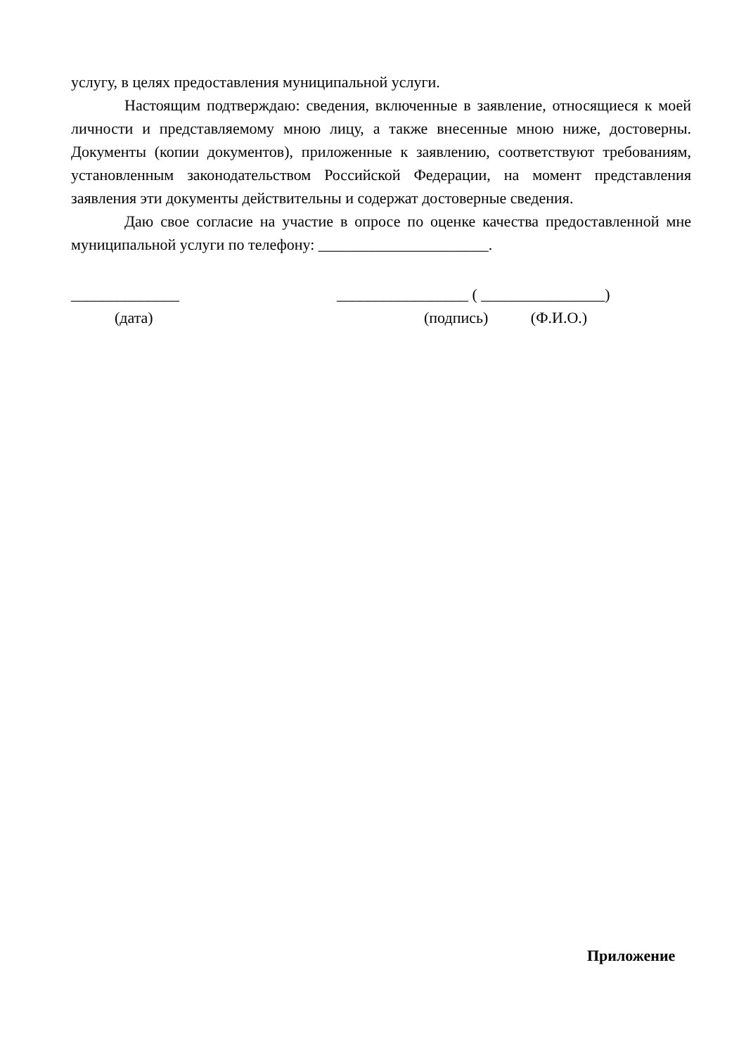услугу, в целях предоставления муниципальной услуги.
Настоящим подтверждаю: сведения, включенные в заявление, относящиеся к моей личности и представляемому мною лицу, а также внесенные мною ниже, достоверны. Документы (копии документов), приложенные к заявлению, соответствуют требованиям, установленным законодательством Российской Федерации, на момент представления заявления эти документы действительны и содержат достоверные сведения.
Даю свое согласие на участие в опросе по оценке качества предоставленной мне муниципальной услуги по телефону: ______________________.
______________
_________________ ( ________________)
(дата)
(подпись) (Ф.И.О.)
Приложение